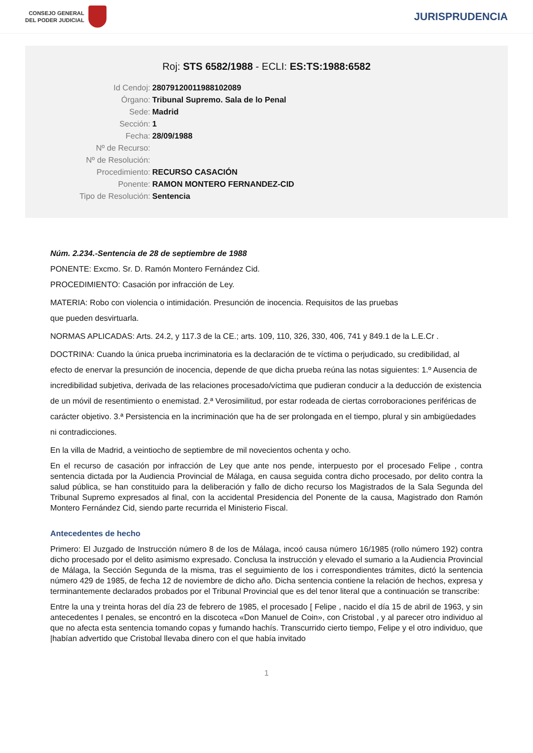CONSEJO GENERAL
DEL PODER JUDICIAL
JURISPRUDENCIA
Roj: STS 6582/1988 - ECLI: ES:TS:1988:6582
Id Cendoj:
28079120011988102089
Órgano:
Tribunal Supremo. Sala de lo Penal
Sede:
Madrid
Sección:
1
Fecha:
28/09/1988
Nº de Recurso:
Nº de Resolución:
Procedimiento:
RECURSO CASACIÓN
Ponente:
RAMON MONTERO FERNANDEZ-CID
Tipo de Resolución:
Sentencia
Núm. 2.234.-Sentencia de 28 de septiembre de 1988
PONENTE: Excmo. Sr. D. Ramón Montero Fernández Cid.
PROCEDIMIENTO: Casación por infracción de Ley.
MATERIA: Robo con violencia o intimidación. Presunción de inocencia. Requisitos de las pruebas
que pueden desvirtuarla.
NORMAS APLICADAS: Arts. 24.2, y 117.3 de la CE.; arts. 109, 110, 326, 330, 406, 741 y 849.1 de la L.E.Cr .
DOCTRINA: Cuando la única prueba incriminatoria es la declaración de te víctima o perjudicado, su credibilidad, al efecto de enervar la presunción de inocencia, depende de que dicha prueba reúna las notas siguientes: 1.º Ausencia de incredibilidad subjetiva, derivada de las relaciones procesado/víctima que pudieran conducir a la deducción de existencia de un móvil de resentimiento o enemistad. 2.ª Verosimilitud, por estar rodeada de ciertas corroboraciones periféricas de carácter objetivo. 3.ª Persistencia en la incriminación que ha de ser prolongada en el tiempo, plural y sin ambigüedades ni contradicciones.
En la villa de Madrid, a veintiocho de septiembre de mil novecientos ochenta y ocho.
En el recurso de casación por infracción de Ley que ante nos pende, interpuesto por el procesado Felipe , contra sentencia dictada por la Audiencia Provincial de Málaga, en causa seguida contra dicho procesado, por delito contra la salud pública, se han constituido para la deliberación y fallo de dicho recurso los Magistrados de la Sala Segunda del Tribunal Supremo expresados al final, con la accidental Presidencia del Ponente de la causa, Magistrado don Ramón Montero Fernández Cid, siendo parte recurrida el Ministerio Fiscal.
Antecedentes de hecho
Primero: El Juzgado de Instrucción número 8 de los de Málaga, incoó causa número 16/1985 (rollo número 192) contra dicho procesado por el delito asimismo expresado. Conclusa la instrucción y elevado el sumario a la Audiencia Provincial de Málaga, la Sección Segunda de la misma, tras el seguimiento de los i correspondientes trámites, dictó la sentencia número 429 de 1985, de fecha 12 de noviembre de dicho año. Dicha sentencia contiene la relación de hechos, expresa y terminantemente declarados probados por el Tribunal Provincial que es del tenor literal que a continuación se transcribe:
Entre la una y treinta horas del día 23 de febrero de 1985, el procesado [ Felipe , nacido el día 15 de abril de 1963, y sin antecedentes I penales, se encontró en la discoteca «Don Manuel de Coin», con Cristobal , y al parecer otro individuo al que no afecta esta sentencia tomando copas y fumando hachís. Transcurrido cierto tiempo, Felipe y el otro individuo, que |habían advertido que Cristobal llevaba dinero con el que había invitado
1